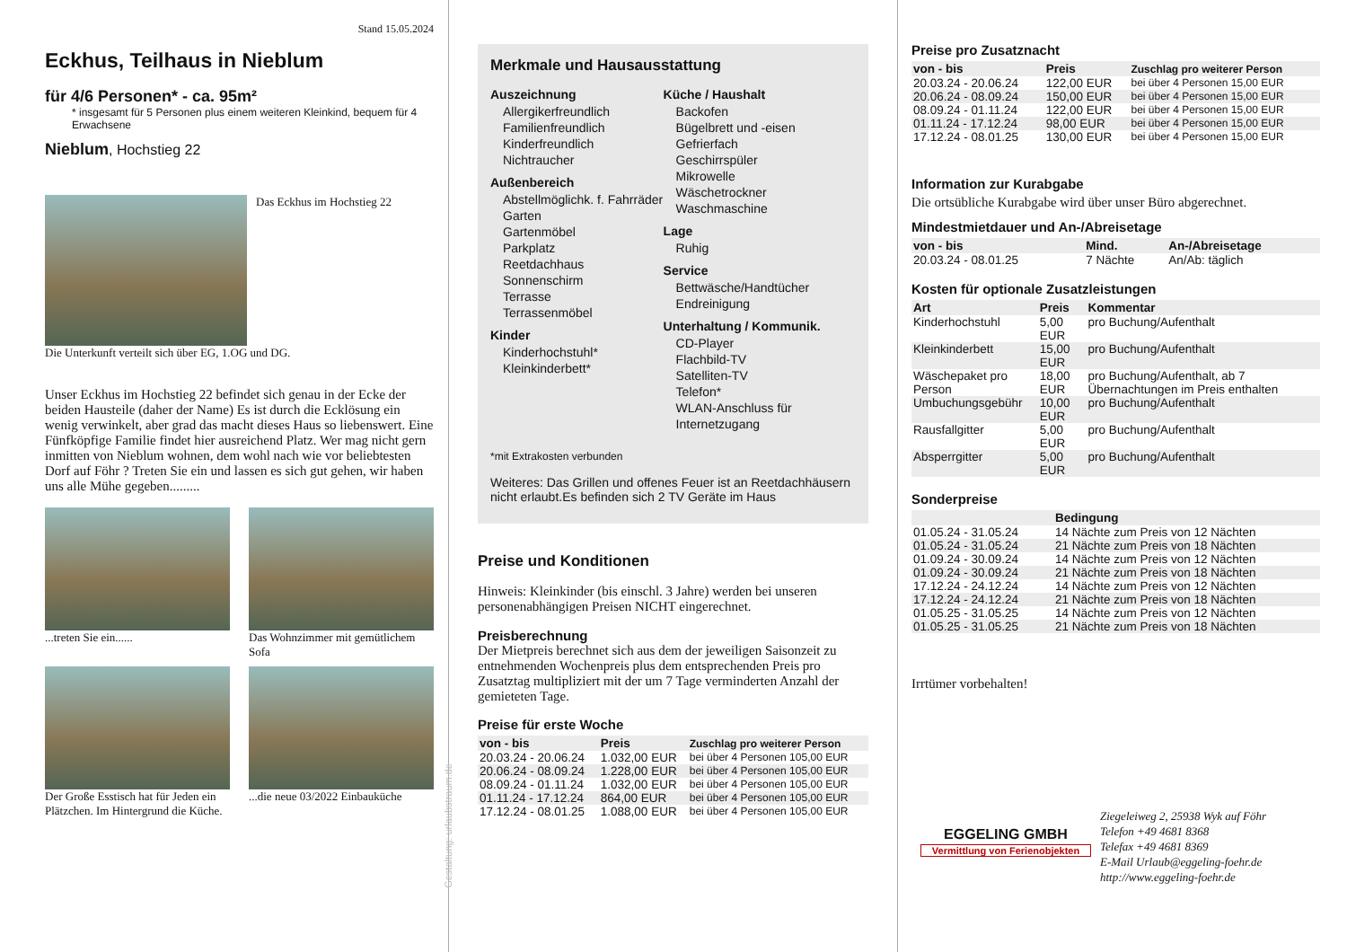Stand 15.05.2024
Eckhus, Teilhaus in Nieblum
für 4/6 Personen* - ca. 95m²
* insgesamt für 5 Personen plus einem weiteren Kleinkind, bequem für 4 Erwachsene
Nieblum, Hochstieg 22
Das Eckhus im Hochstieg 22
Die Unterkunft verteilt sich über EG, 1.OG und DG.
Unser Eckhus im Hochstieg 22 befindet sich genau in der Ecke der beiden Hausteile (daher der Name) Es ist durch die Ecklösung ein wenig verwinkelt, aber grad das macht dieses Haus so liebenswert. Eine Fünfköpfige Familie findet hier ausreichend Platz. Wer mag nicht gern inmitten von Nieblum wohnen, dem wohl nach wie vor beliebtesten Dorf auf Föhr ? Treten Sie ein und lassen es sich gut gehen, wir haben uns alle Mühe gegeben.........
...treten Sie ein......
Das Wohnzimmer mit gemütlichem Sofa
Der Große Esstisch hat für Jeden ein Plätzchen. Im Hintergrund die Küche.
...die neue 03/2022 Einbauküche
Gestaltung: urlaubstraum.de
Merkmale und Hausausstattung
Auszeichnung
Allergikerfreundlich
Familienfreundlich
Kinderfreundlich
Nichtraucher
Außenbereich
Abstellmöglichk. f. Fahrräder
Garten
Gartenmöbel
Parkplatz
Reetdachhaus
Sonnenschirm
Terrasse
Terrassenmöbel
Kinder
Kinderhochstuhl*
Kleinkinderbett*
Küche / Haushalt
Backofen
Bügelbrett und -eisen
Gefrierfach
Geschirrspüler
Mikrowelle
Wäschetrockner
Waschmaschine
Lage
Ruhig
Service
Bettwäsche/Handtücher
Endreinigung
Unterhaltung / Kommunik.
CD-Player
Flachbild-TV
Satelliten-TV
Telefon*
WLAN-Anschluss für Internetzugang
*mit Extrakosten verbunden
Weiteres: Das Grillen und offenes Feuer ist an Reetdachhäusern nicht erlaubt.Es befinden sich 2 TV Geräte im Haus
Preise und Konditionen
Hinweis: Kleinkinder (bis einschl. 3 Jahre) werden bei unseren personenabhängigen Preisen NICHT eingerechnet.
Preisberechnung
Der Mietpreis berechnet sich aus dem der jeweiligen Saisonzeit zu entnehmenden Wochenpreis plus dem entsprechenden Preis pro Zusatztag multipliziert mit der um 7 Tage verminderten Anzahl der gemieteten Tage.
Preise für erste Woche
| von - bis | Preis | Zuschlag pro weiterer Person |
| --- | --- | --- |
| 20.03.24 - 20.06.24 | 1.032,00 EUR | bei über 4 Personen 105,00 EUR |
| 20.06.24 - 08.09.24 | 1.228,00 EUR | bei über 4 Personen 105,00 EUR |
| 08.09.24 - 01.11.24 | 1.032,00 EUR | bei über 4 Personen 105,00 EUR |
| 01.11.24 - 17.12.24 | 864,00 EUR | bei über 4 Personen 105,00 EUR |
| 17.12.24 - 08.01.25 | 1.088,00 EUR | bei über 4 Personen 105,00 EUR |
Preise pro Zusatznacht
| von - bis | Preis | Zuschlag pro weiterer Person |
| --- | --- | --- |
| 20.03.24 - 20.06.24 | 122,00 EUR | bei über 4 Personen 15,00 EUR |
| 20.06.24 - 08.09.24 | 150,00 EUR | bei über 4 Personen 15,00 EUR |
| 08.09.24 - 01.11.24 | 122,00 EUR | bei über 4 Personen 15,00 EUR |
| 01.11.24 - 17.12.24 | 98,00 EUR | bei über 4 Personen 15,00 EUR |
| 17.12.24 - 08.01.25 | 130,00 EUR | bei über 4 Personen 15,00 EUR |
Information zur Kurabgabe
Die ortsübliche Kurabgabe wird über unser Büro abgerechnet.
Mindestmietdauer und An-/Abreisetage
| von - bis | Mind. | An-/Abreisetage |
| --- | --- | --- |
| 20.03.24 - 08.01.25 | 7 Nächte | An/Ab: täglich |
Kosten für optionale Zusatzleistungen
| Art | Preis | Kommentar |
| --- | --- | --- |
| Kinderhochstuhl | 5,00 EUR | pro Buchung/Aufenthalt |
| Kleinkinderbett | 15,00 EUR | pro Buchung/Aufenthalt |
| Wäschepaket pro Person | 18,00 EUR | pro Buchung/Aufenthalt, ab 7 Übernachtungen im Preis enthalten |
| Umbuchungsgebühr | 10,00 EUR | pro Buchung/Aufenthalt |
| Rausfallgitter | 5,00 EUR | pro Buchung/Aufenthalt |
| Absperrgitter | 5,00 EUR | pro Buchung/Aufenthalt |
Sonderpreise
| | Bedingung |
| --- | --- |
| 01.05.24 - 31.05.24 | 14 Nächte zum Preis von 12 Nächten |
| 01.05.24 - 31.05.24 | 21 Nächte zum Preis von 18 Nächten |
| 01.09.24 - 30.09.24 | 14 Nächte zum Preis von 12 Nächten |
| 01.09.24 - 30.09.24 | 21 Nächte zum Preis von 18 Nächten |
| 17.12.24 - 24.12.24 | 14 Nächte zum Preis von 12 Nächten |
| 17.12.24 - 24.12.24 | 21 Nächte zum Preis von 18 Nächten |
| 01.05.25 - 31.05.25 | 14 Nächte zum Preis von 12 Nächten |
| 01.05.25 - 31.05.25 | 21 Nächte zum Preis von 18 Nächten |
Irrtümer vorbehalten!
EGGELING GMBH
Vermittlung von Ferienobjekten
Ziegeleiweg 2, 25938 Wyk auf Föhr
Telefon +49 4681 8368
Telefax +49 4681 8369
E-Mail Urlaub@eggeling-foehr.de
http://www.eggeling-foehr.de